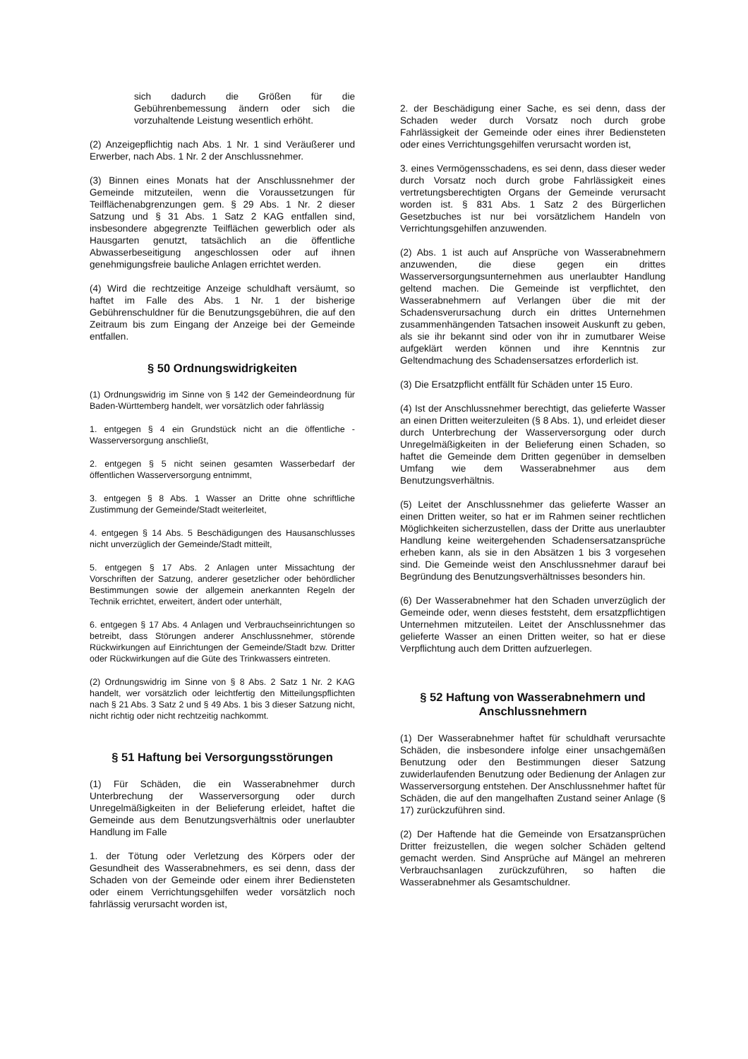sich dadurch die Größen für die Gebührenbemessung ändern oder sich die vorzuhaltende Leistung wesentlich erhöht.
(2) Anzeigepflichtig nach Abs. 1 Nr. 1 sind Veräußerer und Erwerber, nach Abs. 1 Nr. 2 der Anschlussnehmer.
(3) Binnen eines Monats hat der Anschlussnehmer der Gemeinde mitzuteilen, wenn die Voraussetzungen für Teilflächenabgrenzungen gem. § 29 Abs. 1 Nr. 2 dieser Satzung und § 31 Abs. 1 Satz 2 KAG entfallen sind, insbesondere abgegrenzte Teilflächen gewerblich oder als Hausgarten genutzt, tatsächlich an die öffentliche Abwasserbeseitigung angeschlossen oder auf ihnen genehmigungsfreie bauliche Anlagen errichtet werden.
(4) Wird die rechtzeitige Anzeige schuldhaft versäumt, so haftet im Falle des Abs. 1 Nr. 1 der bisherige Gebührenschuldner für die Benutzungsgebühren, die auf den Zeitraum bis zum Eingang der Anzeige bei der Gemeinde entfallen.
§ 50 Ordnungswidrigkeiten
(1) Ordnungswidrig im Sinne von § 142 der Gemeindeordnung für Baden-Württemberg handelt, wer vorsätzlich oder fahrlässig
1. entgegen § 4 ein Grundstück nicht an die öffentliche - Wasserversorgung anschließt,
2. entgegen § 5 nicht seinen gesamten Wasserbedarf der öffentlichen Wasserversorgung entnimmt,
3. entgegen § 8 Abs. 1 Wasser an Dritte ohne schriftliche Zustimmung der Gemeinde/Stadt weiterleitet,
4. entgegen § 14 Abs. 5 Beschädigungen des Hausanschlusses nicht unverzüglich der Gemeinde/Stadt mitteilt,
5. entgegen § 17 Abs. 2 Anlagen unter Missachtung der Vorschriften der Satzung, anderer gesetzlicher oder behördlicher Bestimmungen sowie der allgemein anerkannten Regeln der Technik errichtet, erweitert, ändert oder unterhält,
6. entgegen § 17 Abs. 4 Anlagen und Verbrauchseinrichtungen so betreibt, dass Störungen anderer Anschlussnehmer, störende Rückwirkungen auf Einrichtungen der Gemeinde/Stadt bzw. Dritter oder Rückwirkungen auf die Güte des Trinkwassers eintreten.
(2) Ordnungswidrig im Sinne von § 8 Abs. 2 Satz 1 Nr. 2 KAG handelt, wer vorsätzlich oder leichtfertig den Mitteilungspflichten nach § 21 Abs. 3 Satz 2 und § 49 Abs. 1 bis 3 dieser Satzung nicht, nicht richtig oder nicht rechtzeitig nachkommt.
§ 51 Haftung bei Versorgungsstörungen
(1) Für Schäden, die ein Wasserabnehmer durch Unterbrechung der Wasserversorgung oder durch Unregelmäßigkeiten in der Belieferung erleidet, haftet die Gemeinde aus dem Benutzungsverhältnis oder unerlaubter Handlung im Falle
1. der Tötung oder Verletzung des Körpers oder der Gesundheit des Wasserabnehmers, es sei denn, dass der Schaden von der Gemeinde oder einem ihrer Bediensteten oder einem Verrichtungsgehilfen weder vorsätzlich noch fahrlässig verursacht worden ist,
2. der Beschädigung einer Sache, es sei denn, dass der Schaden weder durch Vorsatz noch durch grobe Fahrlässigkeit der Gemeinde oder eines ihrer Bediensteten oder eines Verrichtungsgehilfen verursacht worden ist,
3. eines Vermögensschadens, es sei denn, dass dieser weder durch Vorsatz noch durch grobe Fahrlässigkeit eines vertretungsberechtigten Organs der Gemeinde verursacht worden ist. § 831 Abs. 1 Satz 2 des Bürgerlichen Gesetzbuches ist nur bei vorsätzlichem Handeln von Verrichtungsgehilfen anzuwenden.
(2) Abs. 1 ist auch auf Ansprüche von Wasserabnehmern anzuwenden, die diese gegen ein drittes Wasserversorgungsunternehmen aus unerlaubter Handlung geltend machen. Die Gemeinde ist verpflichtet, den Wasserabnehmern auf Verlangen über die mit der Schadensverursachung durch ein drittes Unternehmen zusammenhängenden Tatsachen insoweit Auskunft zu geben, als sie ihr bekannt sind oder von ihr in zumutbarer Weise aufgeklärt werden können und ihre Kenntnis zur Geltendmachung des Schadensersatzes erforderlich ist.
(3) Die Ersatzpflicht entfällt für Schäden unter 15 Euro.
(4) Ist der Anschlussnehmer berechtigt, das gelieferte Wasser an einen Dritten weiterzuleiten (§ 8 Abs. 1), und erleidet dieser durch Unterbrechung der Wasserversorgung oder durch Unregelmäßigkeiten in der Belieferung einen Schaden, so haftet die Gemeinde dem Dritten gegenüber in demselben Umfang wie dem Wasserabnehmer aus dem Benutzungsverhältnis.
(5) Leitet der Anschlussnehmer das gelieferte Wasser an einen Dritten weiter, so hat er im Rahmen seiner rechtlichen Möglichkeiten sicherzustellen, dass der Dritte aus unerlaubter Handlung keine weitergehenden Schadensersatzansprüche erheben kann, als sie in den Absätzen 1 bis 3 vorgesehen sind. Die Gemeinde weist den Anschlussnehmer darauf bei Begründung des Benutzungsverhältnisses besonders hin.
(6) Der Wasserabnehmer hat den Schaden unverzüglich der Gemeinde oder, wenn dieses feststeht, dem ersatzpflichtigen Unternehmen mitzuteilen. Leitet der Anschlussnehmer das gelieferte Wasser an einen Dritten weiter, so hat er diese Verpflichtung auch dem Dritten aufzuerlegen.
§ 52 Haftung von Wasserabnehmern und Anschlussnehmern
(1) Der Wasserabnehmer haftet für schuldhaft verursachte Schäden, die insbesondere infolge einer unsachgemäßen Benutzung oder den Bestimmungen dieser Satzung zuwiderlaufenden Benutzung oder Bedienung der Anlagen zur Wasserversorgung entstehen. Der Anschlussnehmer haftet für Schäden, die auf den mangelhaften Zustand seiner Anlage (§ 17) zurückzuführen sind.
(2) Der Haftende hat die Gemeinde von Ersatzansprüchen Dritter freizustellen, die wegen solcher Schäden geltend gemacht werden. Sind Ansprüche auf Mängel an mehreren Verbrauchsanlagen zurückzuführen, so haften die Wasserabnehmer als Gesamtschuldner.